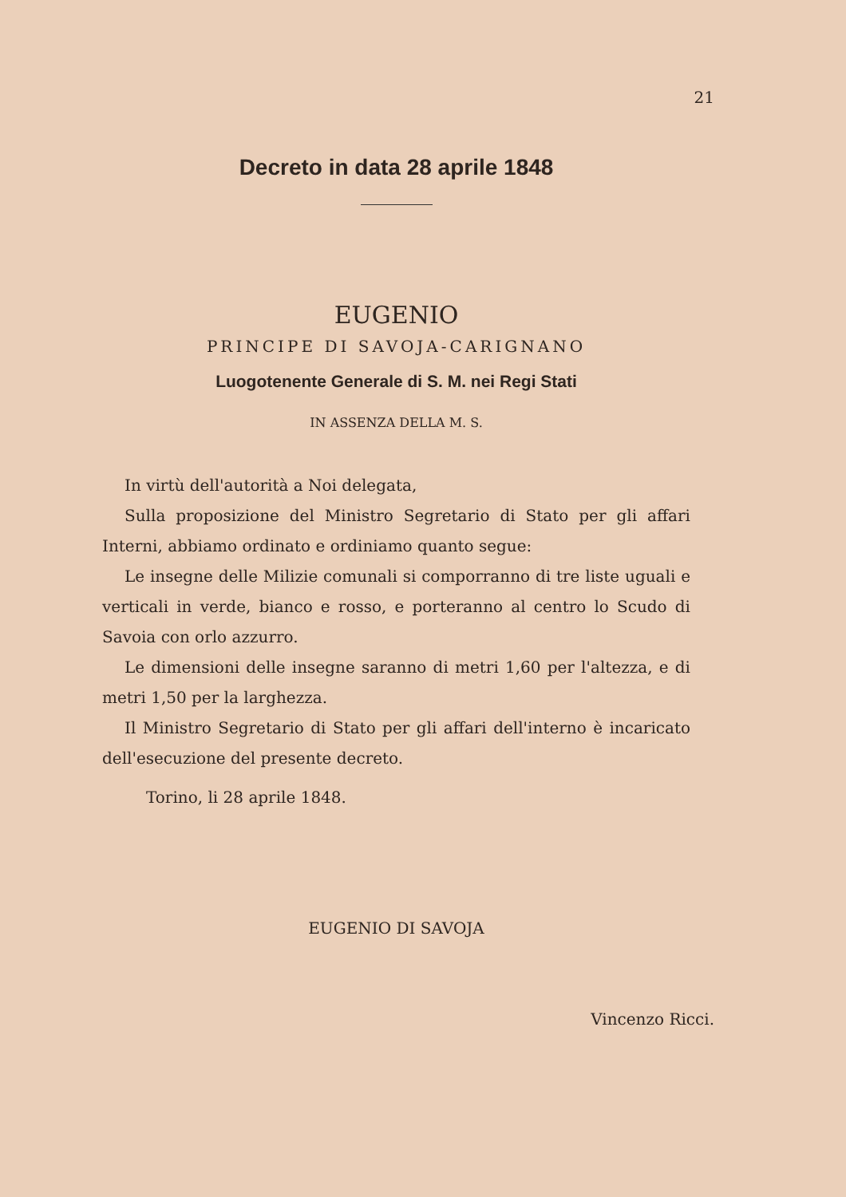21
Decreto in data 28 aprile 1848
EUGENIO
PRINCIPE DI SAVOJA-CARIGNANO
Luogotenente Generale di S. M. nei Regi Stati
IN ASSENZA DELLA M. S.
In virtù dell'autorità a Noi delegata,
Sulla proposizione del Ministro Segretario di Stato per gli affari Interni, abbiamo ordinato e ordiniamo quanto segue:
Le insegne delle Milizie comunali si comporranno di tre liste uguali e verticali in verde, bianco e rosso, e porteranno al centro lo Scudo di Savoia con orlo azzurro.
Le dimensioni delle insegne saranno di metri 1,60 per l'altezza, e di metri 1,50 per la larghezza.
Il Ministro Segretario di Stato per gli affari dell'interno è incaricato dell'esecuzione del presente decreto.
Torino, li 28 aprile 1848.
EUGENIO DI SAVOJA
Vincenzo Ricci.